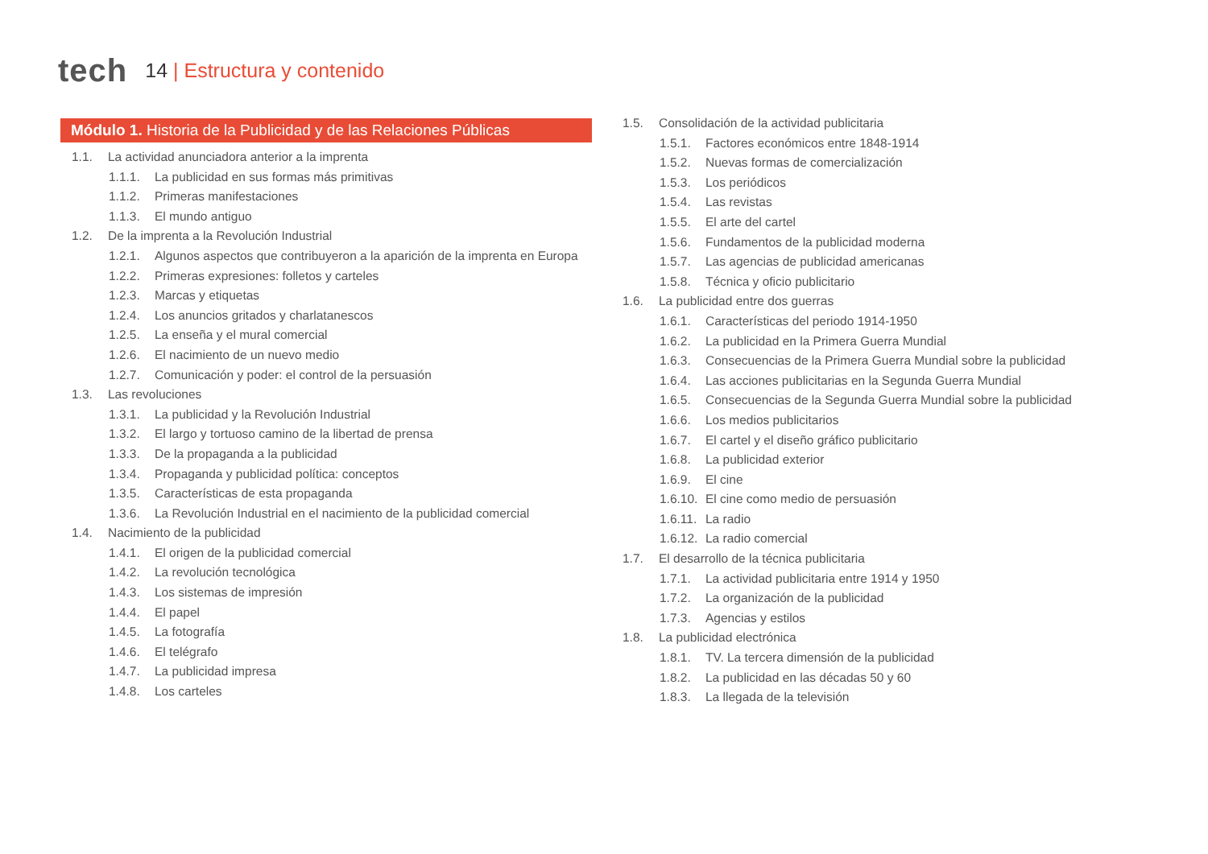tech
14 | Estructura y contenido
Módulo 1. Historia de la Publicidad y de las Relaciones Públicas
1.1. La actividad anunciadora anterior a la imprenta
1.1.1. La publicidad en sus formas más primitivas
1.1.2. Primeras manifestaciones
1.1.3. El mundo antiguo
1.2. De la imprenta a la Revolución Industrial
1.2.1. Algunos aspectos que contribuyeron a la aparición de la imprenta en Europa
1.2.2. Primeras expresiones: folletos y carteles
1.2.3. Marcas y etiquetas
1.2.4. Los anuncios gritados y charlatanescos
1.2.5. La enseña y el mural comercial
1.2.6. El nacimiento de un nuevo medio
1.2.7. Comunicación y poder: el control de la persuasión
1.3. Las revoluciones
1.3.1. La publicidad y la Revolución Industrial
1.3.2. El largo y tortuoso camino de la libertad de prensa
1.3.3. De la propaganda a la publicidad
1.3.4. Propaganda y publicidad política: conceptos
1.3.5. Características de esta propaganda
1.3.6. La Revolución Industrial en el nacimiento de la publicidad comercial
1.4. Nacimiento de la publicidad
1.4.1. El origen de la publicidad comercial
1.4.2. La revolución tecnológica
1.4.3. Los sistemas de impresión
1.4.4. El papel
1.4.5. La fotografía
1.4.6. El telégrafo
1.4.7. La publicidad impresa
1.4.8. Los carteles
1.5. Consolidación de la actividad publicitaria
1.5.1. Factores económicos entre 1848-1914
1.5.2. Nuevas formas de comercialización
1.5.3. Los periódicos
1.5.4. Las revistas
1.5.5. El arte del cartel
1.5.6. Fundamentos de la publicidad moderna
1.5.7. Las agencias de publicidad americanas
1.5.8. Técnica y oficio publicitario
1.6. La publicidad entre dos guerras
1.6.1. Características del periodo 1914-1950
1.6.2. La publicidad en la Primera Guerra Mundial
1.6.3. Consecuencias de la Primera Guerra Mundial sobre la publicidad
1.6.4. Las acciones publicitarias en la Segunda Guerra Mundial
1.6.5. Consecuencias de la Segunda Guerra Mundial sobre la publicidad
1.6.6. Los medios publicitarios
1.6.7. El cartel y el diseño gráfico publicitario
1.6.8. La publicidad exterior
1.6.9. El cine
1.6.10. El cine como medio de persuasión
1.6.11. La radio
1.6.12. La radio comercial
1.7. El desarrollo de la técnica publicitaria
1.7.1. La actividad publicitaria entre 1914 y 1950
1.7.2. La organización de la publicidad
1.7.3. Agencias y estilos
1.8. La publicidad electrónica
1.8.1. TV. La tercera dimensión de la publicidad
1.8.2. La publicidad en las décadas 50 y 60
1.8.3. La llegada de la televisión